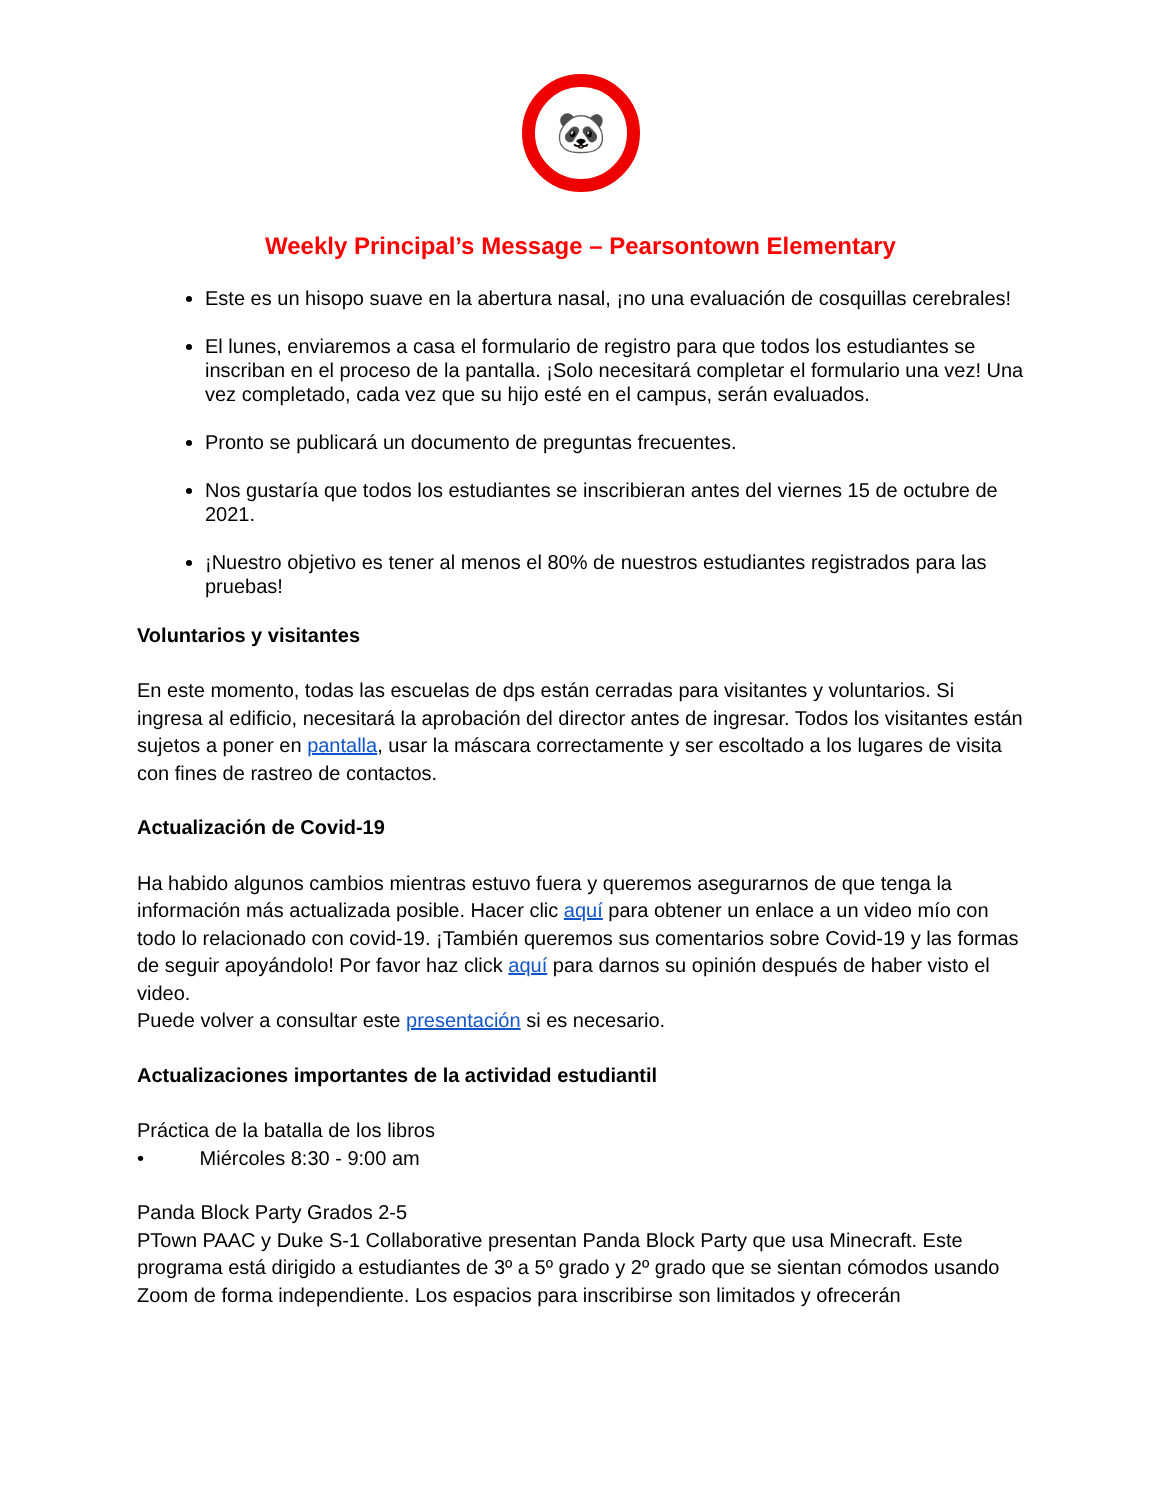🐼
Weekly Principal’s Message – Pearsontown Elementary
Este es un hisopo suave en la abertura nasal, ¡no una evaluación de cosquillas cerebrales!
El lunes, enviaremos a casa el formulario de registro para que todos los estudiantes se inscriban en el proceso de la pantalla. ¡Solo necesitará completar el formulario una vez! Una vez completado, cada vez que su hijo esté en el campus, serán evaluados.
Pronto se publicará un documento de preguntas frecuentes.
Nos gustaría que todos los estudiantes se inscribieran antes del viernes 15 de octubre de 2021.
¡Nuestro objetivo es tener al menos el 80% de nuestros estudiantes registrados para las pruebas!
Voluntarios y visitantes
En este momento, todas las escuelas de dps están cerradas para visitantes y voluntarios. Si ingresa al edificio, necesitará la aprobación del director antes de ingresar. Todos los visitantes están sujetos a poner en pantalla, usar la máscara correctamente y ser escoltado a los lugares de visita con fines de rastreo de contactos.
Actualización de Covid-19
Ha habido algunos cambios mientras estuvo fuera y queremos asegurarnos de que tenga la información más actualizada posible. Hacer clic aquí para obtener un enlace a un video mío con todo lo relacionado con covid-19. ¡También queremos sus comentarios sobre Covid-19 y las formas de seguir apoyándolo! Por favor haz click aquí para darnos su opinión después de haber visto el video.
Puede volver a consultar este presentación si es necesario.
Actualizaciones importantes de la actividad estudiantil
Práctica de la batalla de los libros
• Miércoles 8:30 - 9:00 am
Panda Block Party Grados 2-5
PTown PAAC y Duke S-1 Collaborative presentan Panda Block Party que usa Minecraft. Este programa está dirigido a estudiantes de 3º a 5º grado y 2º grado que se sientan cómodos usando Zoom de forma independiente. Los espacios para inscribirse son limitados y ofrecerán